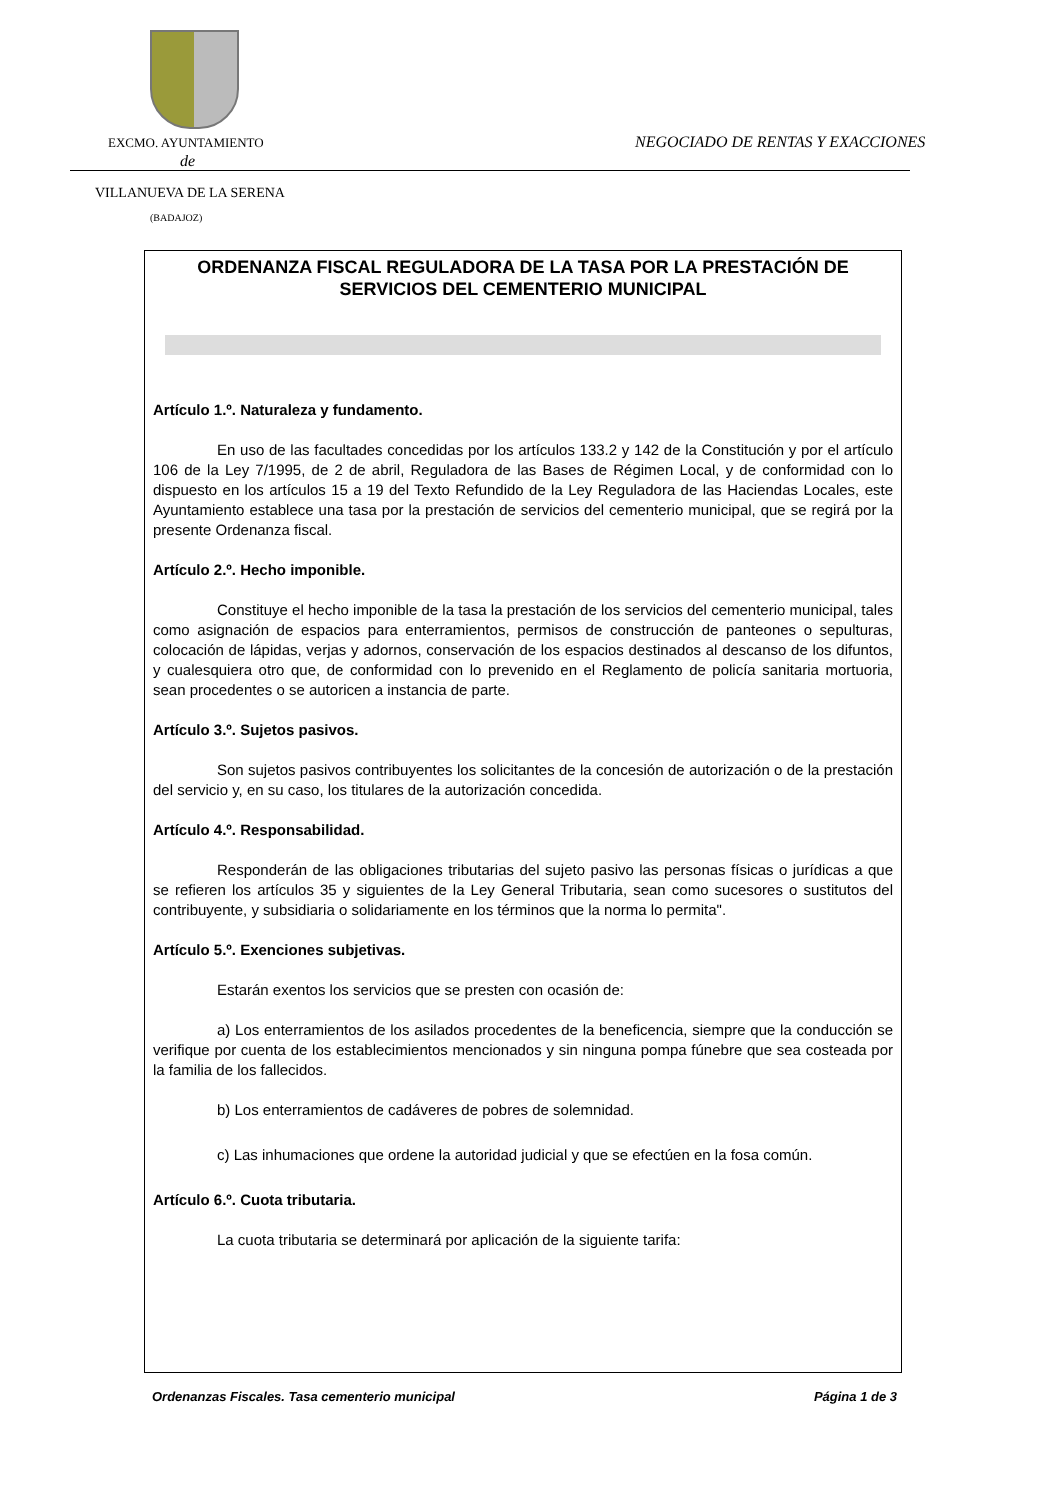EXCMO. AYUNTAMIENTO
NEGOCIADO DE RENTAS Y EXACCIONES
de
VILLANUEVA DE LA SERENA
(BADAJOZ)
ORDENANZA FISCAL REGULADORA DE LA TASA POR LA PRESTACIÓN DE SERVICIOS DEL CEMENTERIO MUNICIPAL
Artículo 1.º. Naturaleza y fundamento.
En uso de las facultades concedidas por los artículos 133.2 y 142 de la Constitución y por el artículo 106 de la Ley 7/1995, de 2 de abril, Reguladora de las Bases de Régimen Local, y de conformidad con lo dispuesto en los artículos 15 a 19 del Texto Refundido de la Ley Reguladora de las Haciendas Locales, este Ayuntamiento establece una tasa por la prestación de servicios del cementerio municipal, que se regirá por la presente Ordenanza fiscal.
Artículo 2.º. Hecho imponible.
Constituye el hecho imponible de la tasa la prestación de los servicios del cementerio municipal, tales como asignación de espacios para enterramientos, permisos de construcción de panteones o sepulturas, colocación de lápidas, verjas y adornos, conservación de los espacios destinados al descanso de los difuntos, y cualesquiera otro que, de conformidad con lo prevenido en el Reglamento de policía sanitaria mortuoria, sean procedentes o se autoricen a instancia de parte.
Artículo 3.º. Sujetos pasivos.
Son sujetos pasivos contribuyentes los solicitantes de la concesión de autorización o de la prestación del servicio y, en su caso, los titulares de la autorización concedida.
Artículo 4.º. Responsabilidad.
Responderán de las obligaciones tributarias del sujeto pasivo las personas físicas o jurídicas a que se refieren los artículos 35 y siguientes de la Ley General Tributaria, sean como sucesores o sustitutos del contribuyente, y subsidiaria o solidariamente en los términos que la norma lo permita".
Artículo 5.º. Exenciones subjetivas.
Estarán exentos los servicios que se presten con ocasión de:
a) Los enterramientos de los asilados procedentes de la beneficencia, siempre que la conducción se verifique por cuenta de los establecimientos mencionados y sin ninguna pompa fúnebre que sea costeada por la familia de los fallecidos.
b) Los enterramientos de cadáveres de pobres de solemnidad.
c) Las inhumaciones que ordene la autoridad judicial y que se efectúen en la fosa común.
Artículo 6.º. Cuota tributaria.
La cuota tributaria se determinará por aplicación de la siguiente tarifa:
Ordenanzas Fiscales. Tasa cementerio municipal Página 1 de 3